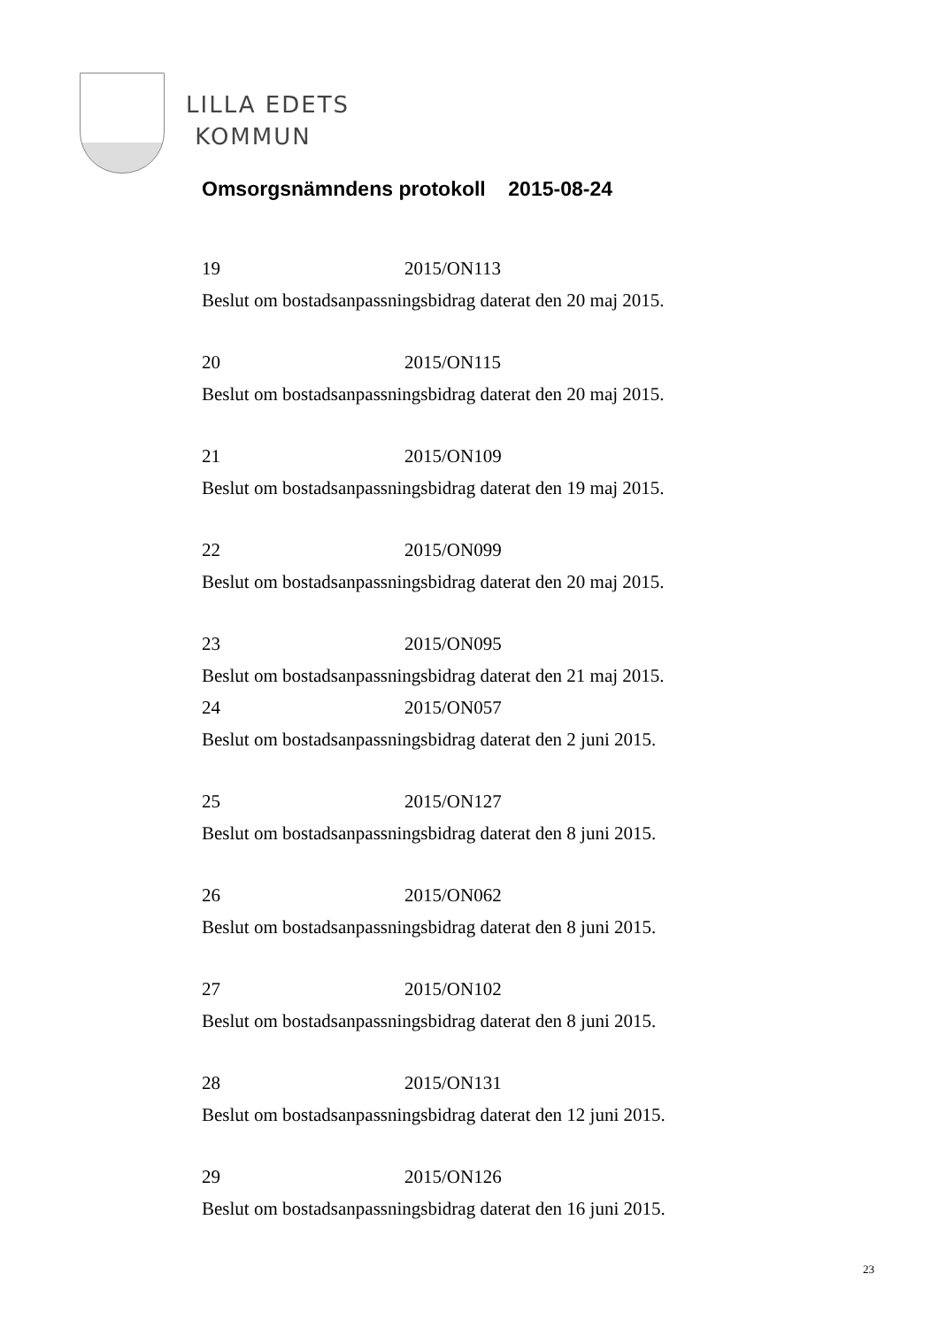LILLA EDETS
KOMMUN
Omsorgsnämndens protokoll 2015-08-24
19 2015/ON113
Beslut om bostadsanpassningsbidrag daterat den 20 maj 2015.
20 2015/ON115
Beslut om bostadsanpassningsbidrag daterat den 20 maj 2015.
21 2015/ON109
Beslut om bostadsanpassningsbidrag daterat den 19 maj 2015.
22 2015/ON099
Beslut om bostadsanpassningsbidrag daterat den 20 maj 2015.
23 2015/ON095
Beslut om bostadsanpassningsbidrag daterat den 21 maj 2015.
24 2015/ON057
Beslut om bostadsanpassningsbidrag daterat den 2 juni 2015.
25 2015/ON127
Beslut om bostadsanpassningsbidrag daterat den 8 juni 2015.
26 2015/ON062
Beslut om bostadsanpassningsbidrag daterat den 8 juni 2015.
27 2015/ON102
Beslut om bostadsanpassningsbidrag daterat den 8 juni 2015.
28 2015/ON131
Beslut om bostadsanpassningsbidrag daterat den 12 juni 2015.
29 2015/ON126
Beslut om bostadsanpassningsbidrag daterat den 16 juni 2015.
23